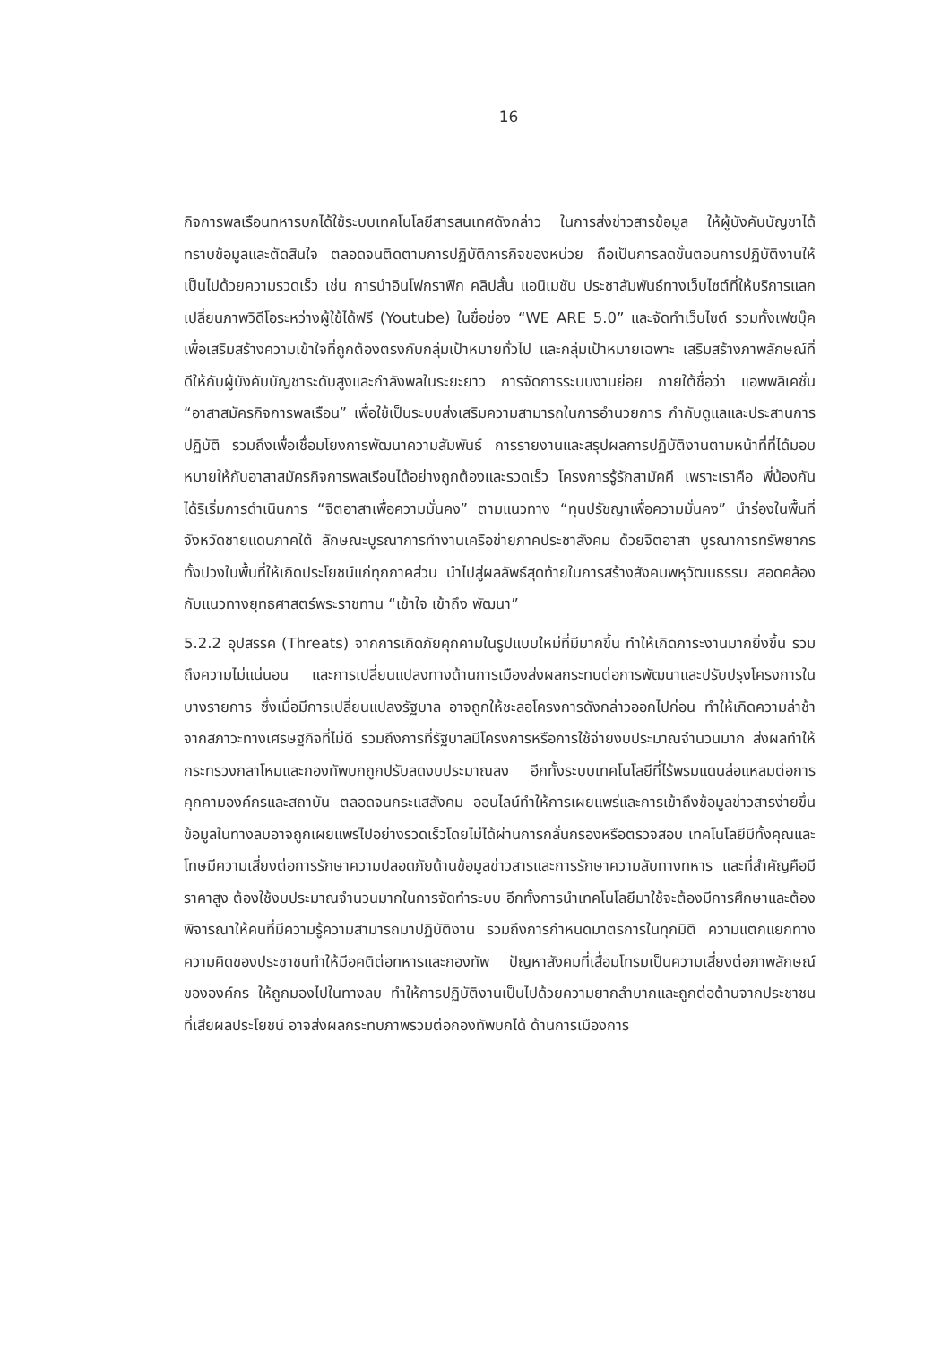16
กิจการพลเรือนทหารบกได้ใช้ระบบเทคโนโลยีสารสนเทศดังกล่าว ในการส่งข่าวสารข้อมูล ให้ผู้บังคับบัญชาได้ทราบข้อมูลและตัดสินใจ ตลอดจนติดตามการปฏิบัติภารกิจของหน่วย ถือเป็นการลดขั้นตอนการปฏิบัติงานให้เป็นไปด้วยความรวดเร็ว เช่น การนำอินโฟกราฟิก คลิปสั้น แอนิเมชัน ประชาสัมพันธ์ทางเว็บไซต์ที่ให้บริการแลกเปลี่ยนภาพวิดีโอระหว่างผู้ใช้ได้ฟรี (Youtube) ในชื่อช่อง “WE ARE 5.0” และจัดทำเว็บไซต์ รวมทั้งเฟซบุ๊คเพื่อเสริมสร้างความเข้าใจที่ถูกต้องตรงกับกลุ่มเป้าหมายทั่วไป และกลุ่มเป้าหมายเฉพาะ เสริมสร้างภาพลักษณ์ที่ดีให้กับผู้บังคับบัญชาระดับสูงและกำลังพลในระยะยาว การจัดการระบบงานย่อย ภายใต้ชื่อว่า แอพพลิเคชั่น “อาสาสมัครกิจการพลเรือน” เพื่อใช้เป็นระบบส่งเสริมความสามารถในการอำนวยการ กำกับดูแลและประสานการปฏิบัติ รวมถึงเพื่อเชื่อมโยงการพัฒนาความสัมพันธ์ การรายงานและสรุปผลการปฏิบัติงานตามหน้าที่ที่ได้มอบหมายให้กับอาสาสมัครกิจการพลเรือนได้อย่างถูกต้องและรวดเร็ว โครงการรู้รักสามัคคี เพราะเราคือ พี่น้องกัน ได้ริเริ่มการดำเนินการ “จิตอาสาเพื่อความมั่นคง” ตามแนวทาง “ทุนปรัชญาเพื่อความมั่นคง” นำร่องในพื้นที่จังหวัดชายแดนภาคใต้ ลักษณะบูรณาการทำงานเครือข่ายภาคประชาสังคม ด้วยจิตอาสา บูรณาการทรัพยากรทั้งปวงในพื้นที่ให้เกิดประโยชน์แก่ทุกภาคส่วน นำไปสู่ผลลัพธ์สุดท้ายในการสร้างสังคมพหุวัฒนธรรม สอดคล้องกับแนวทางยุทธศาสตร์พระราชทาน “เข้าใจ เข้าถึง พัฒนา”
5.2.2 อุปสรรค (Threats) จากการเกิดภัยคุกคามในรูปแบบใหม่ที่มีมากขึ้น ทำให้เกิดภาระงานมากยิ่งขึ้น รวมถึงความไม่แน่นอน และการเปลี่ยนแปลงทางด้านการเมืองส่งผลกระทบต่อการพัฒนาและปรับปรุงโครงการในบางรายการ ซึ่งเมื่อมีการเปลี่ยนแปลงรัฐบาล อาจถูกให้ชะลอโครงการดังกล่าวออกไปก่อน ทำให้เกิดความล่าช้าจากสภาวะทางเศรษฐกิจที่ไม่ดี รวมถึงการที่รัฐบาลมีโครงการหรือการใช้จ่ายงบประมาณจำนวนมาก ส่งผลทำให้กระทรวงกลาโหมและกองทัพบกถูกปรับลดงบประมาณลง อีกทั้งระบบเทคโนโลยีที่ไร้พรมแดนล่อแหลมต่อการคุกคามองค์กรและสถาบัน ตลอดจนกระแสสังคม ออนไลน์ทำให้การเผยแพร่และการเข้าถึงข้อมูลข่าวสารง่ายขึ้น ข้อมูลในทางลบอาจถูกเผยแพร่ไปอย่างรวดเร็วโดยไม่ได้ผ่านการกลั่นกรองหรือตรวจสอบ เทคโนโลยีมีทั้งคุณและโทษมีความเสี่ยงต่อการรักษาความปลอดภัยด้านข้อมูลข่าวสารและการรักษาความลับทางทหาร และที่สำคัญคือมีราคาสูง ต้องใช้งบประมาณจำนวนมากในการจัดทำระบบ อีกทั้งการนำเทคโนโลยีมาใช้จะต้องมีการศึกษาและต้องพิจารณาให้คนที่มีความรู้ความสามารถมาปฏิบัติงาน รวมถึงการกำหนดมาตรการในทุกมิติ ความแตกแยกทางความคิดของประชาชนทำให้มีอคติต่อทหารและกองทัพ ปัญหาสังคมที่เสื่อมโทรมเป็นความเสี่ยงต่อภาพลักษณ์ขององค์กร ให้ถูกมองไปในทางลบ ทำให้การปฏิบัติงานเป็นไปด้วยความยากลำบากและถูกต่อต้านจากประชาชนที่เสียผลประโยชน์ อาจส่งผลกระทบภาพรวมต่อกองทัพบกได้ ด้านการเมืองการ